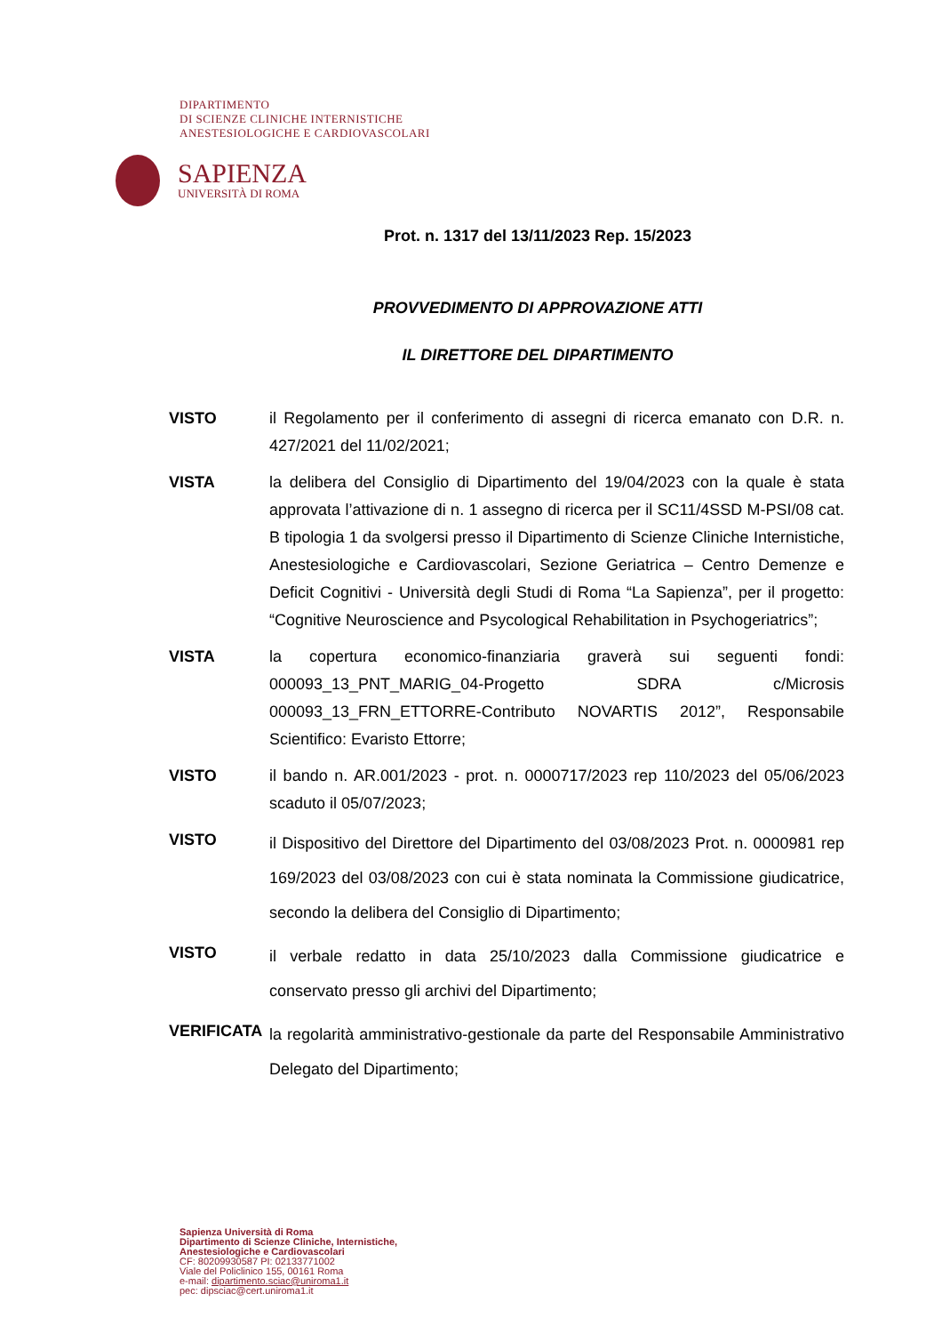DIPARTIMENTO
DI SCIENZE CLINICHE INTERNISTICHE
ANESTESIOLOGICHE E CARDIOVASCOLARI
SAPIENZA
UNIVERSITÀ DI ROMA
Prot. n. 1317 del 13/11/2023 Rep. 15/2023
PROVVEDIMENTO DI APPROVAZIONE ATTI
IL DIRETTORE DEL DIPARTIMENTO
VISTO il Regolamento per il conferimento di assegni di ricerca emanato con D.R. n. 427/2021 del 11/02/2021;
VISTA la delibera del Consiglio di Dipartimento del 19/04/2023 con la quale è stata approvata l’attivazione di n. 1 assegno di ricerca per il SC11/4SSD M-PSI/08 cat. B tipologia 1 da svolgersi presso il Dipartimento di Scienze Cliniche Internistiche, Anestesiologiche e Cardiovascolari, Sezione Geriatrica – Centro Demenze e Deficit Cognitivi - Università degli Studi di Roma “La Sapienza”, per il progetto: “Cognitive Neuroscience and Psycological Rehabilitation in Psychogeriatrics”;
VISTA la copertura economico-finanziaria graverà sui seguenti fondi: 000093_13_PNT_MARIG_04-Progetto SDRA c/Microsis 000093_13_FRN_ETTORRE-Contributo NOVARTIS 2012”, Responsabile Scientifico: Evaristo Ettorre;
VISTO il bando n. AR.001/2023 - prot. n. 0000717/2023 rep 110/2023 del 05/06/2023 scaduto il 05/07/2023;
VISTO
il Dispositivo del Direttore del Dipartimento del 03/08/2023 Prot. n. 0000981 rep 169/2023 del 03/08/2023 con cui è stata nominata la Commissione giudicatrice, secondo la delibera del Consiglio di Dipartimento;
VISTO
il verbale redatto in data 25/10/2023 dalla Commissione giudicatrice e conservato presso gli archivi del Dipartimento;
VERIFICATA
la regolarità amministrativo-gestionale da parte del Responsabile Amministrativo Delegato del Dipartimento;
Sapienza Università di Roma
Dipartimento di Scienze Cliniche, Internistiche,
Anestesiologiche e Cardiovascolari
CF: 80209930587 PI: 02133771002
Viale del Policlinico 155, 00161 Roma
e-mail: dipartimento.sciac@uniroma1.it
pec: dipsciac@cert.uniroma1.it